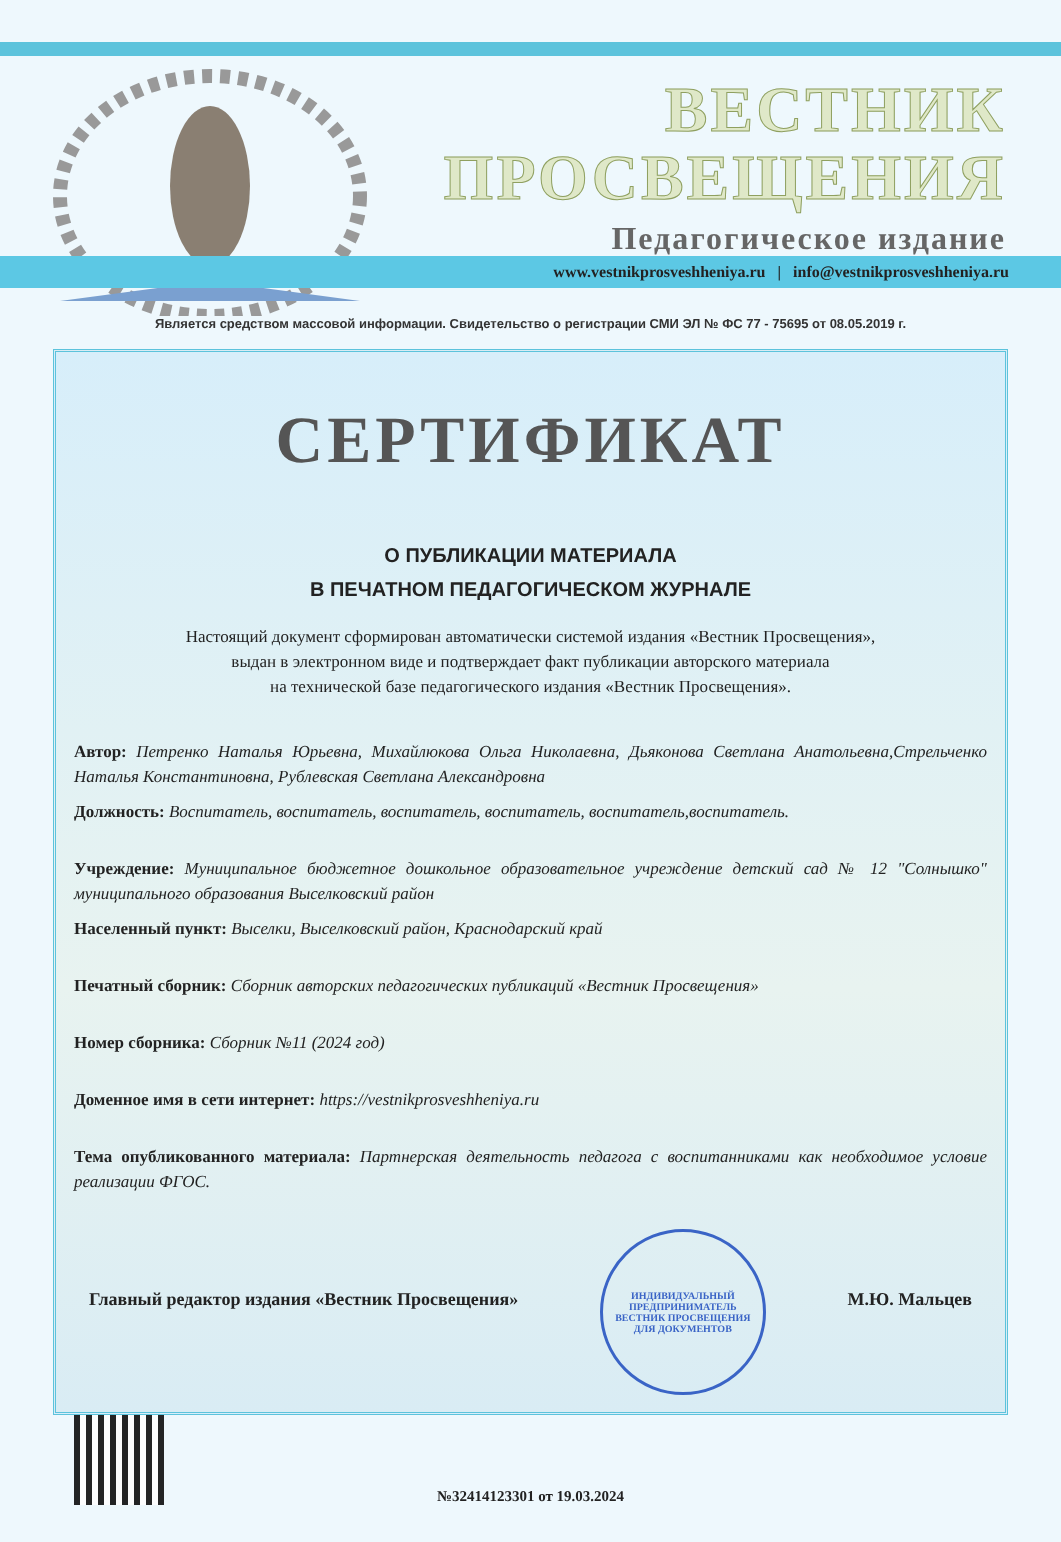ВЕСТНИК
ПРОСВЕЩЕНИЯ
Педагогическое издание
www.vestnikprosveshheniya.ru | info@vestnikprosveshheniya.ru
Является средством массовой информации. Свидетельство о регистрации СМИ ЭЛ № ФС 77 - 75695 от 08.05.2019 г.
СЕРТИФИКАТ
О ПУБЛИКАЦИИ МАТЕРИАЛА
В ПЕЧАТНОМ ПЕДАГОГИЧЕСКОМ ЖУРНАЛЕ
Настоящий документ сформирован автоматически системой издания «Вестник Просвещения»,
выдан в электронном виде и подтверждает факт публикации авторского материала
на технической базе педагогического издания «Вестник Просвещения».
Автор: Петренко Наталья Юрьевна, Михайлюкова Ольга Николаевна, Дьяконова Светлана Анатольевна,Стрельченко Наталья Константиновна, Рублевская Светлана Александровна
Должность: Воспитатель, воспитатель, воспитатель, воспитатель, воспитатель,воспитатель.
Учреждение: Муниципальное бюджетное дошкольное образовательное учреждение детский сад № 12 "Солнышко" муниципального образования Выселковский район
Населенный пункт: Выселки, Выселковский район, Краснодарский край
Печатный сборник: Сборник авторских педагогических публикаций «Вестник Просвещения»
Номер сборника: Сборник №11 (2024 год)
Доменное имя в сети интернет: https://vestnikprosveshheniya.ru
Тема опубликованного материала: Партнерская деятельность педагога с воспитанниками как необходимое условие реализации ФГОС.
Главный редактор издания «Вестник Просвещения»
ИНДИВИДУАЛЬНЫЙ ПРЕДПРИНИМАТЕЛЬ
ВЕСТНИК ПРОСВЕЩЕНИЯ
ДЛЯ ДОКУМЕНТОВ
М.Ю. Мальцев
№32414123301 от 19.03.2024